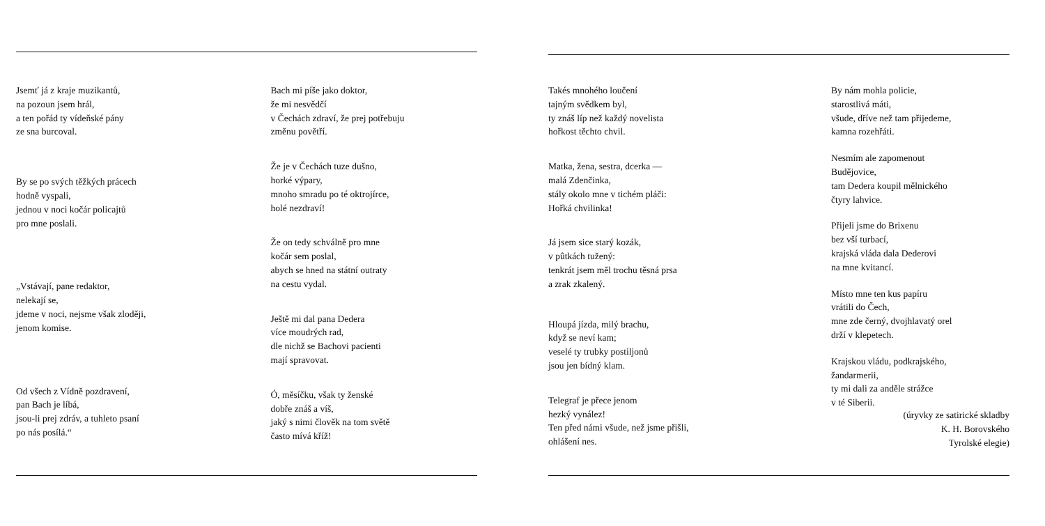Jsemť já z kraje muzikantů,
na pozoun jsem hrál,
a ten pořád ty vídeňské pány
ze sna burcoval.
By se po svých těžkých prácech
hodně vyspali,
jednou v noci kočár policajtů
pro mne poslali.
„Vstávají, pane redaktor,
nelekají se,
jdeme v noci, nejsme však zloději,
jenom komise.
Od všech z Vídně pozdravení,
pan Bach je líbá,
jsou-li prej zdráv, a tuhleto psaní
po nás posílá.“
Bach mi píše jako doktor,
že mi nesvědčí
v Čechách zdraví, že prej potřebuju
změnu povětří.
Že je v Čechách tuze dušno,
horké výpary,
mnoho smradu po té oktrojírce,
holé nezdraví!
Že on tedy schválně pro mne
kočár sem poslal,
abych se hned na státní outraty
na cestu vydal.
Ještě mi dal pana Dedera
více moudrých rad,
dle nichž se Bachovi pacienti
mají spravovat.
Ó, měsíčku, však ty ženské
dobře znáš a víš,
jaký s nimi člověk na tom světě
často mívá kříž!
Takés mnohého loučení
tajným svědkem byl,
ty znáš líp než každý novelista
hořkost těchto chvil.
Matka, žena, sestra, dcerka —
malá Zdenčinka,
stály okolo mne v tichém pláči:
Hořká chvilinka!
Já jsem sice starý kozák,
v pûtkách tužený:
tenkrát jsem měl trochu těsná prsa
a zrak zkalený.
Hloupá jízda, milý brachu,
když se neví kam;
veselé ty trubky postiljonů
jsou jen bídný klam.
Telegraf je přece jenom
hezký vynález!
Ten před námi všude, než jsme přišli,
ohlášení nes.
By nám mohla policie,
starostlivá máti,
všude, dříve než tam přijedeme,
kamna rozehřáti.
Nesmím ale zapomenout
Budějovice,
tam Dedera koupil mělnického
čtyry lahvice.
Přijeli jsme do Brixenu
bez vší turbací,
krajská vláda dala Dederovi
na mne kvitancí.
Místo mne ten kus papíru
vrátili do Čech,
mne zde černý, dvojhlavatý orel
drží v klepetech.
Krajskou vládu, podkrajského,
žandarmerii,
ty mi dali za anděle strážce
v té Siberii.
(úryvky ze satirické skladby
K. H. Borovského
Tyrolské elegie)